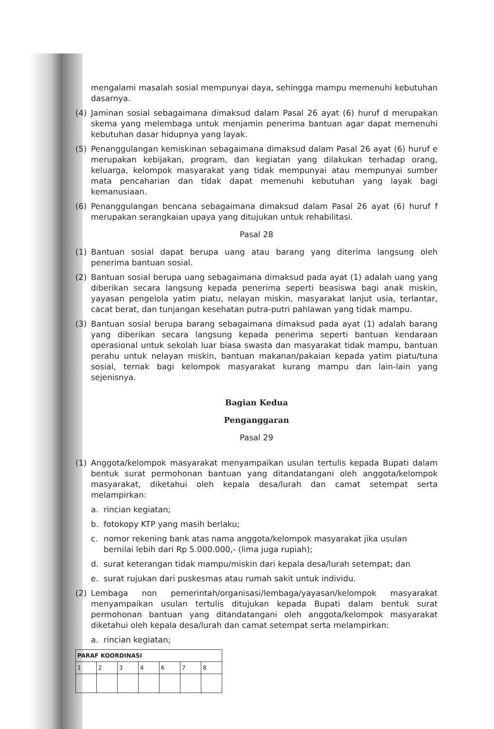mengalami masalah sosial mempunyai daya, sehingga mampu memenuhi kebutuhan dasarnya.
(4) Jaminan sosial sebagaimana dimaksud dalam Pasal 26 ayat (6) huruf d merupakan skema yang melembaga untuk menjamin penerima bantuan agar dapat memenuhi kebutuhan dasar hidupnya yang layak.
(5) Penanggulangan kemiskinan sebagaimana dimaksud dalam Pasal 26 ayat (6) huruf e merupakan kebijakan, program, dan kegiatan yang dilakukan terhadap orang, keluarga, kelompok masyarakat yang tidak mempunyai atau mempunyai sumber mata pencaharian dan tidak dapat memenuhi kebutuhan yang layak bagi kemanusiaan.
(6) Penanggulangan bencana sebagaimana dimaksud dalam Pasal 26 ayat (6) huruf f merupakan serangkaian upaya yang ditujukan untuk rehabilitasi.
Pasal 28
(1) Bantuan sosial dapat berupa uang atau barang yang diterima langsung oleh penerima bantuan sosial.
(2) Bantuan sosial berupa uang sebagaimana dimaksud pada ayat (1) adalah uang yang diberikan secara langsung kepada penerima seperti beasiswa bagi anak miskin, yayasan pengelola yatim piatu, nelayan miskin, masyarakat lanjut usia, terlantar, cacat berat, dan tunjangan kesehatan putra-putri pahlawan yang tidak mampu.
(3) Bantuan sosial berupa barang sebagaimana dimaksud pada ayat (1) adalah barang yang diberikan secara langsung kepada penerima seperti bantuan kendaraan operasional untuk sekolah luar biasa swasta dan masyarakat tidak mampu, bantuan perahu untuk nelayan miskin, bantuan makanan/pakaian kepada yatim piatu/tuna sosial, ternak bagi kelompok masyarakat kurang mampu dan lain-lain yang sejenisnya.
Bagian Kedua
Penganggaran
Pasal 29
(1) Anggota/kelompok masyarakat menyampaikan usulan tertulis kepada Bupati dalam bentuk surat permohonan bantuan yang ditandatangani oleh anggota/kelompok masyarakat, diketahui oleh kepala desa/lurah dan camat setempat serta melampirkan:
a. rincian kegiatan;
b. fotokopy KTP yang masih berlaku;
c. nomor rekening bank atas nama anggota/kelompok masyarakat jika usulan bernilai lebih dari Rp 5.000.000,- (lima juga rupiah);
d. surat keterangan tidak mampu/miskin dari kepala desa/lurah setempat; dan
e. surat rujukan dari puskesmas atau rumah sakit untuk individu.
(2) Lembaga non pemerintah/organisasi/lembaga/yayasan/kelompok masyarakat menyampaikan usulan tertulis ditujukan kepada Bupati dalam bentuk surat permohonan bantuan yang ditandatangani oleh anggota/kelompok masyarakat diketahui oleh kepala desa/lurah dan camat setempat serta melampirkan:
a. rincian kegiatan;
| PARAF KOORDINASI | | | | | | |
| --- | --- | --- | --- | --- | --- | --- |
| 1 | 2 | 3 | 4 | 6 | 7 | 8 |